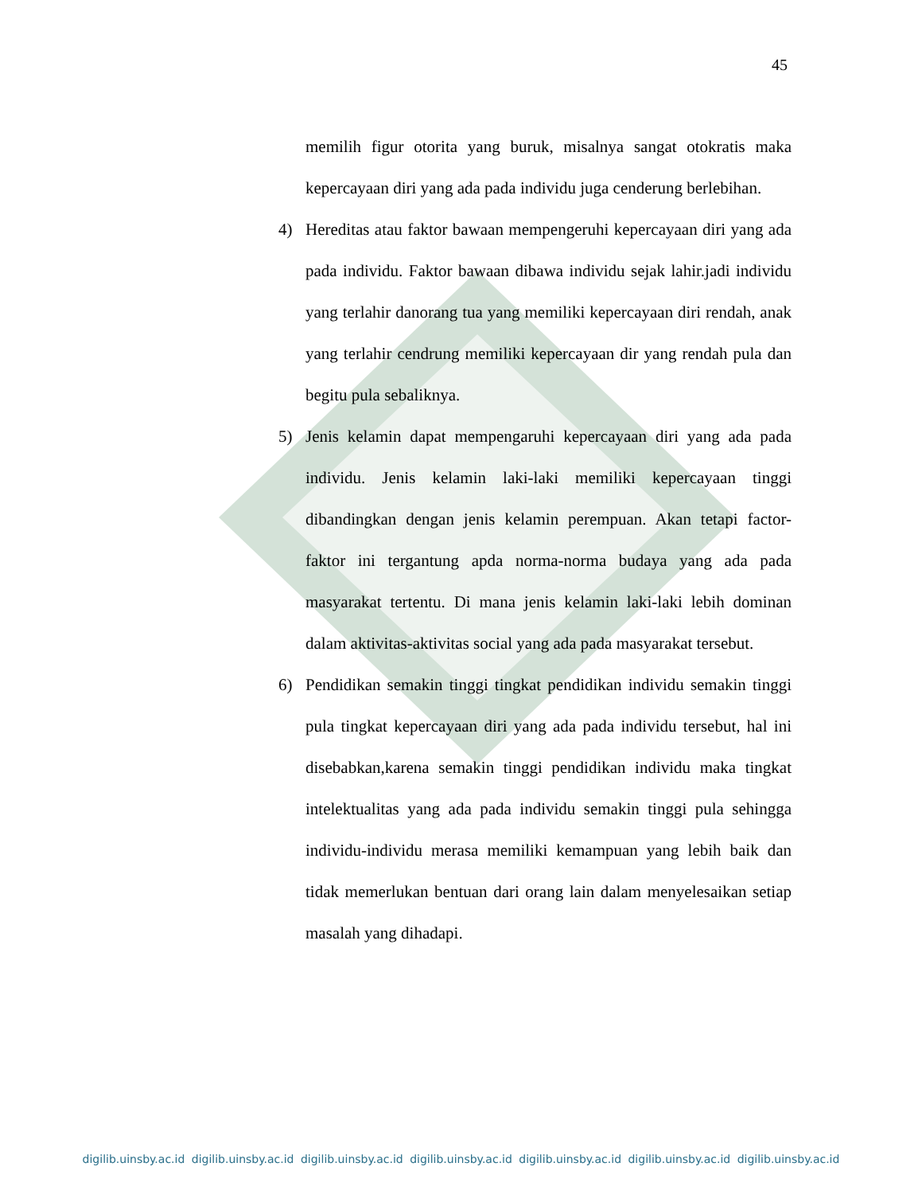45
memilih figur otorita yang buruk, misalnya sangat otokratis maka kepercayaan diri yang ada pada individu juga cenderung berlebihan.
4) Hereditas atau faktor bawaan mempengeruhi kepercayaan diri yang ada pada individu. Faktor bawaan dibawa individu sejak lahir.jadi individu yang terlahir danorang tua yang memiliki kepercayaan diri rendah, anak yang terlahir cendrung memiliki kepercayaan dir yang rendah pula dan begitu pula sebaliknya.
5) Jenis kelamin dapat mempengaruhi kepercayaan diri yang ada pada individu. Jenis kelamin laki-laki memiliki kepercayaan tinggi dibandingkan dengan jenis kelamin perempuan. Akan tetapi factor-faktor ini tergantung apda norma-norma budaya yang ada pada masyarakat tertentu. Di mana jenis kelamin laki-laki lebih dominan dalam aktivitas-aktivitas social yang ada pada masyarakat tersebut.
6) Pendidikan semakin tinggi tingkat pendidikan individu semakin tinggi pula tingkat kepercayaan diri yang ada pada individu tersebut, hal ini disebabkan,karena semakin tinggi pendidikan individu maka tingkat intelektualitas yang ada pada individu semakin tinggi pula sehingga individu-individu merasa memiliki kemampuan yang lebih baik dan tidak memerlukan bentuan dari orang lain dalam menyelesaikan setiap masalah yang dihadapi.
digilib.uinsby.ac.id digilib.uinsby.ac.id digilib.uinsby.ac.id digilib.uinsby.ac.id digilib.uinsby.ac.id digilib.uinsby.ac.id digilib.uinsby.ac.id